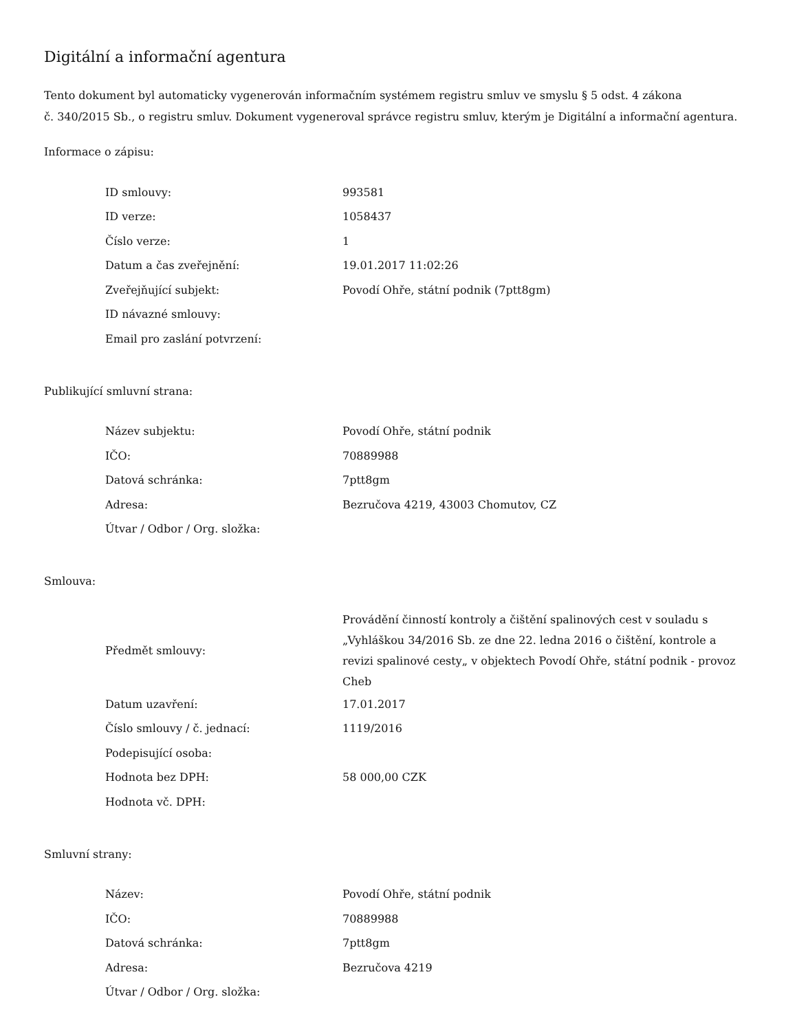Digitální a informační agentura
Tento dokument byl automaticky vygenerován informačním systémem registru smluv ve smyslu § 5 odst. 4 zákona
č. 340/2015 Sb., o registru smluv. Dokument vygeneroval správce registru smluv, kterým je Digitální a informační agentura.
Informace o zápisu:
| ID smlouvy: | 993581 |
| ID verze: | 1058437 |
| Číslo verze: | 1 |
| Datum a čas zveřejnění: | 19.01.2017 11:02:26 |
| Zveřejňující subjekt: | Povodí Ohře, státní podnik (7ptt8gm) |
| ID návazné smlouvy: | |
| Email pro zaslání potvrzení: | |
Publikující smluvní strana:
| Název subjektu: | Povodí Ohře, státní podnik |
| IČO: | 70889988 |
| Datová schránka: | 7ptt8gm |
| Adresa: | Bezručova 4219, 43003 Chomutov, CZ |
| Útvar / Odbor / Org. složka: | |
Smlouva:
| Předmět smlouvy: | Provádění činností kontroly a čištění spalinových cest v souladu s „Vyhláškou 34/2016 Sb. ze dne 22. ledna 2016 o čištění, kontrole a revizi spalinové cesty„ v objektech Povodí Ohře, státní podnik - provoz Cheb |
| Datum uzavření: | 17.01.2017 |
| Číslo smlouvy / č. jednací: | 1119/2016 |
| Podepisující osoba: | |
| Hodnota bez DPH: | 58 000,00 CZK |
| Hodnota vč. DPH: | |
Smluvní strany:
| Název: | Povodí Ohře, státní podnik |
| IČO: | 70889988 |
| Datová schránka: | 7ptt8gm |
| Adresa: | Bezručova 4219 |
| Útvar / Odbor / Org. složka: | |